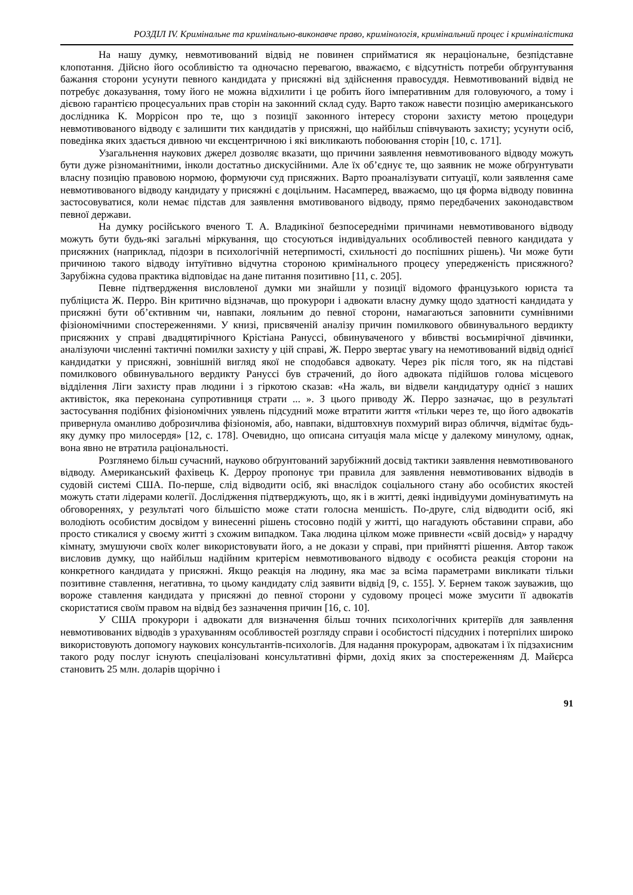РОЗДІЛ IV. Кримінальне та кримінально-виконавче право, кримінологія, кримінальний процес і криміналістика
На нашу думку, невмотивований відвід не повинен сприйматися як нераціональне, безпідставне клопотання. Дійсно його особливістю та одночасно перевагою, вважаємо, є відсутність потреби обґрунтування бажання сторони усунути певного кандидата у присяжні від здійснення правосуддя. Невмотивований відвід не потребує доказування, тому його не можна відхилити і це робить його імперативним для головуючого, а тому і дієвою гарантією процесуальних прав сторін на законний склад суду. Варто також навести позицію американського дослідника К. Моррісон про те, що з позиції законного інтересу сторони захисту метою процедури невмотивованого відводу є залишити тих кандидатів у присяжні, що найбільш співчувають захисту; усунути осіб, поведінка яких здається дивною чи ексцентричною і які викликають побоювання сторін [10, с. 171].
Узагальнення наукових джерел дозволяє вказати, що причини заявлення невмотивованого відводу можуть бути дуже різноманітними, інколи достатньо дискусійними. Але їх об’єднує те, що заявник не може обґрунтувати власну позицію правовою нормою, формуючи суд присяжних. Варто проаналізувати ситуації, коли заявлення саме невмотивованого відводу кандидату у присяжні є доцільним. Насамперед, вважаємо, що ця форма відводу повинна застосовуватися, коли немає підстав для заявлення вмотивованого відводу, прямо передбачених законодавством певної держави.
На думку російського вченого Т. А. Владикіної безпосередніми причинами невмотивованого відводу можуть бути будь-які загальні міркування, що стосуються індивідуальних особливостей певного кандидата у присяжних (наприклад, підозри в психологічній нетерпимості, схильності до поспішних рішень). Чи може бути причиною такого відводу інтуїтивно відчутна стороною кримінального процесу упередженість присяжного? Зарубіжна судова практика відповідає на дане питання позитивно [11, с. 205].
Певне підтвердження висловленої думки ми знайшли у позиції відомого французького юриста та публіциста Ж. Перро. Він критично відзначав, що прокурори і адвокати власну думку щодо здатності кандидата у присяжні бути об’єктивним чи, навпаки, лояльним до певної сторони, намагаються заповнити сумнівними фізіономічними спостереженнями. У книзі, присвяченій аналізу причин помилкового обвинувального вердикту присяжних у справі двадцятирічного Крістіана Рануссі, обвинуваченого у вбивстві восьмирічної дівчинки, аналізуючи численні тактичні помилки захисту у цій справі, Ж. Перро звертає увагу на немотивований відвід однієї кандидатки у присяжні, зовнішній вигляд якої не сподобався адвокату. Через рік після того, як на підставі помилкового обвинувального вердикту Ранусcі був страчений, до його адвоката підійшов голова місцевого відділення Ліги захисту прав людини і з гіркотою сказав: «На жаль, ви відвели кандидатуру однієї з наших активісток, яка переконана супротивниця страти ... ». З цього приводу Ж. Перро зазначає, що в результаті застосування подібних фізіономічних уявлень підсудний може втратити життя «тільки через те, що його адвокатів привернула оманливо доброзичлива фізіономія, або, навпаки, відштовхнув похмурий вираз обличчя, відмітає будь-яку думку про милосердя» [12, с. 178]. Очевидно, що описана ситуація мала місце у далекому минулому, однак, вона явно не втратила раціональності.
Розглянемо більш сучасний, науково обґрунтований зарубіжний досвід тактики заявлення невмотивованого відводу. Американський фахівець К. Дерроу пропонує три правила для заявлення невмотивованих відводів в судовій системі США. По-перше, слід відводити осіб, які внаслідок соціального стану або особистих якостей можуть стати лідерами колегії. Дослідження підтверджують, що, як і в житті, деякі індивідууми домінуватимуть на обговореннях, у результаті чого більшістю може стати голосна меншість. По-друге, слід відводити осіб, які володіють особистим досвідом у винесенні рішень стосовно подій у житті, що нагадують обставини справи, або просто стикалися у своєму житті з схожим випадком. Така людина цілком може привнести «свій досвід» у нарадчу кімнату, змушуючи своїх колег використовувати його, а не докази у справі, при прийнятті рішення. Автор також висловив думку, що найбільш надійним критерієм невмотивованого відводу є особиста реакція сторони на конкретного кандидата у присяжні. Якщо реакція на людину, яка має за всіма параметрами викликати тільки позитивне ставлення, негативна, то цьому кандидату слід заявити відвід [9, с. 155]. У. Бернем також зауважив, що вороже ставлення кандидата у присяжні до певної сторони у судовому процесі може змусити її адвокатів скористатися своїм правом на відвід без зазначення причин [16, с. 10].
У США прокурори і адвокати для визначення більш точних психологічних критеріїв для заявлення невмотивованих відводів з урахуванням особливостей розгляду справи і особистості підсудних і потерпілих широко використовують допомогу наукових консультантів-психологів. Для надання прокурорам, адвокатам і їх підзахисним такого роду послуг існують спеціалізовані консультативні фірми, дохід яких за спостереженням Д. Майєрса становить 25 млн. доларів щорічно і
91